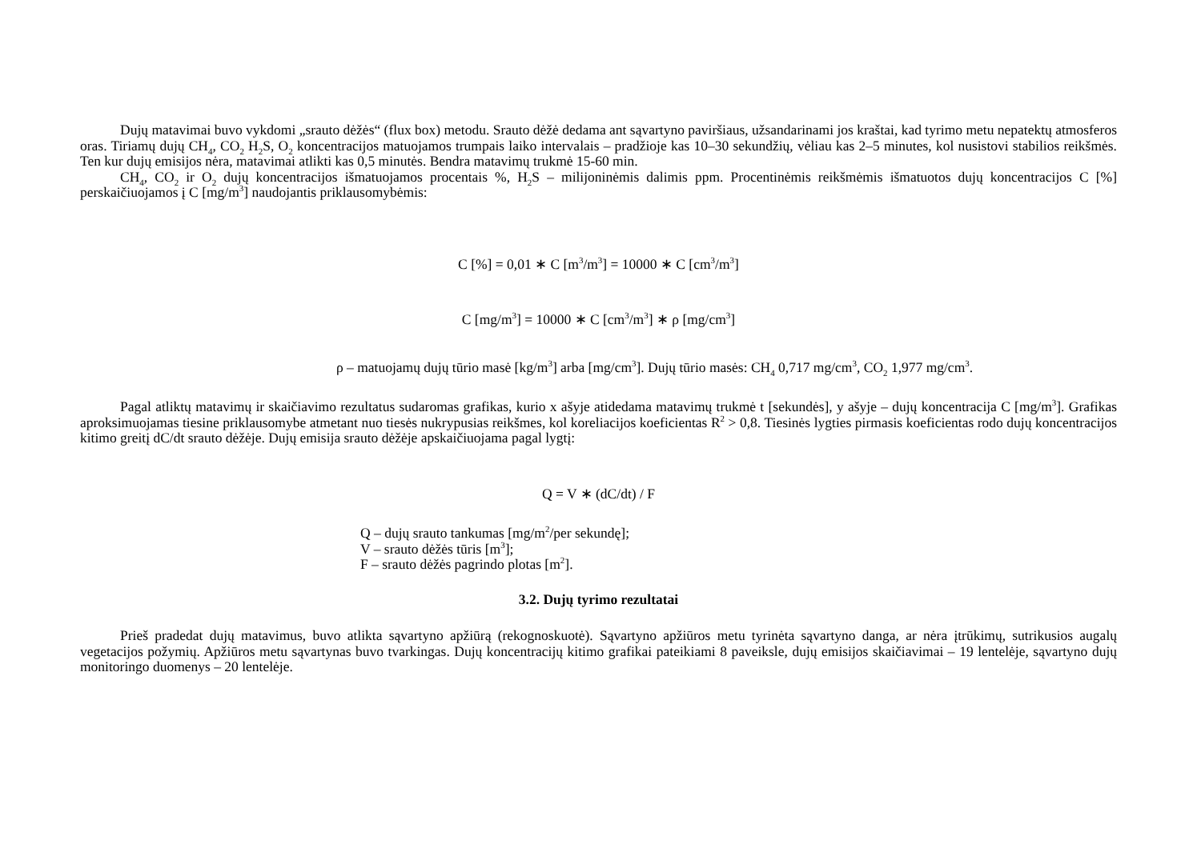Dujų matavimai buvo vykdomi „srauto dėžės“ (flux box) metodu. Srauto dėžė dedama ant sąvartyno paviršiaus, užsandarinami jos kraštai, kad tyrimo metu nepatektų atmosferos oras. Tiriamų dujų CH<sub>4</sub>, CO<sub>2</sub> H<sub>2</sub>S, O<sub>2</sub> koncentracijos matuojamos trumpais laiko intervalais – pradžioje kas 10–30 sekundžių, vėliau kas 2–5 minutes, kol nusistovi stabilios reikšmės. Ten kur dujų emisijos nėra, matavimai atlikti kas 0,5 minutės. Bendra matavimų trukmė 15-60 min.
CH<sub>4</sub>, CO<sub>2</sub> ir O<sub>2</sub> dujų koncentracijos išmatuojamos procentais %, H<sub>2</sub>S – milijoninėmis dalimis ppm. Procentinėmis reikšmėmis išmatuotos dujų koncentracijos C [%] perskaičiuojamos į C [mg/m<sup>3</sup>] naudojantis priklausomybėmis:
C [%] = 0,01 ∗ C [m<sup>3</sup>/m<sup>3</sup>] = 10000 ∗ C [cm<sup>3</sup>/m<sup>3</sup>]
C [mg/m<sup>3</sup>] = 10000 ∗ C [cm<sup>3</sup>/m<sup>3</sup>] ∗ ρ [mg/cm<sup>3</sup>]
ρ – matuojamų dujų tūrio masė [kg/m<sup>3</sup>] arba [mg/cm<sup>3</sup>]. Dujų tūrio masės: CH<sub>4</sub> 0,717 mg/cm<sup>3</sup>, CO<sub>2</sub> 1,977 mg/cm<sup>3</sup>.
Pagal atliktų matavimų ir skaičiavimo rezultatus sudaromas grafikas, kurio x ašyje atidedama matavimų trukmė t [sekundės], y ašyje – dujų koncentracija C [mg/m<sup>3</sup>]. Grafikas aproksimuojamas tiesine priklausomybe atmetant nuo tiesės nukrypusias reikšmes, kol koreliacijos koeficientas R<sup>2</sup> > 0,8. Tiesinės lygties pirmasis koeficientas rodo dujų koncentracijos kitimo greitį dC/dt srauto dėžėje. Dujų emisija srauto dėžėje apskaičiuojama pagal lygtį:
Q = V ∗ (dC/dt) / F
Q – dujų srauto tankumas [mg/m<sup>2</sup>/per sekundę];
V – srauto dėžės tūris [m<sup>3</sup>];
F – srauto dėžės pagrindo plotas [m<sup>2</sup>].
3.2. Dujų tyrimo rezultatai
Prieš pradedat dujų matavimus, buvo atlikta sąvartyno apžiūrą (rekognoskuotė). Sąvartyno apžiūros metu tyrinėta sąvartyno danga, ar nėra įtrūkimų, sutrikusios augalų vegetacijos požymių. Apžiūros metu sąvartynas buvo tvarkingas. Dujų koncentracijų kitimo grafikai pateikiami 8 paveiksle, dujų emisijos skaičiavimai – 19 lentelėje, sąvartyno dujų monitoringo duomenys – 20 lentelėje.